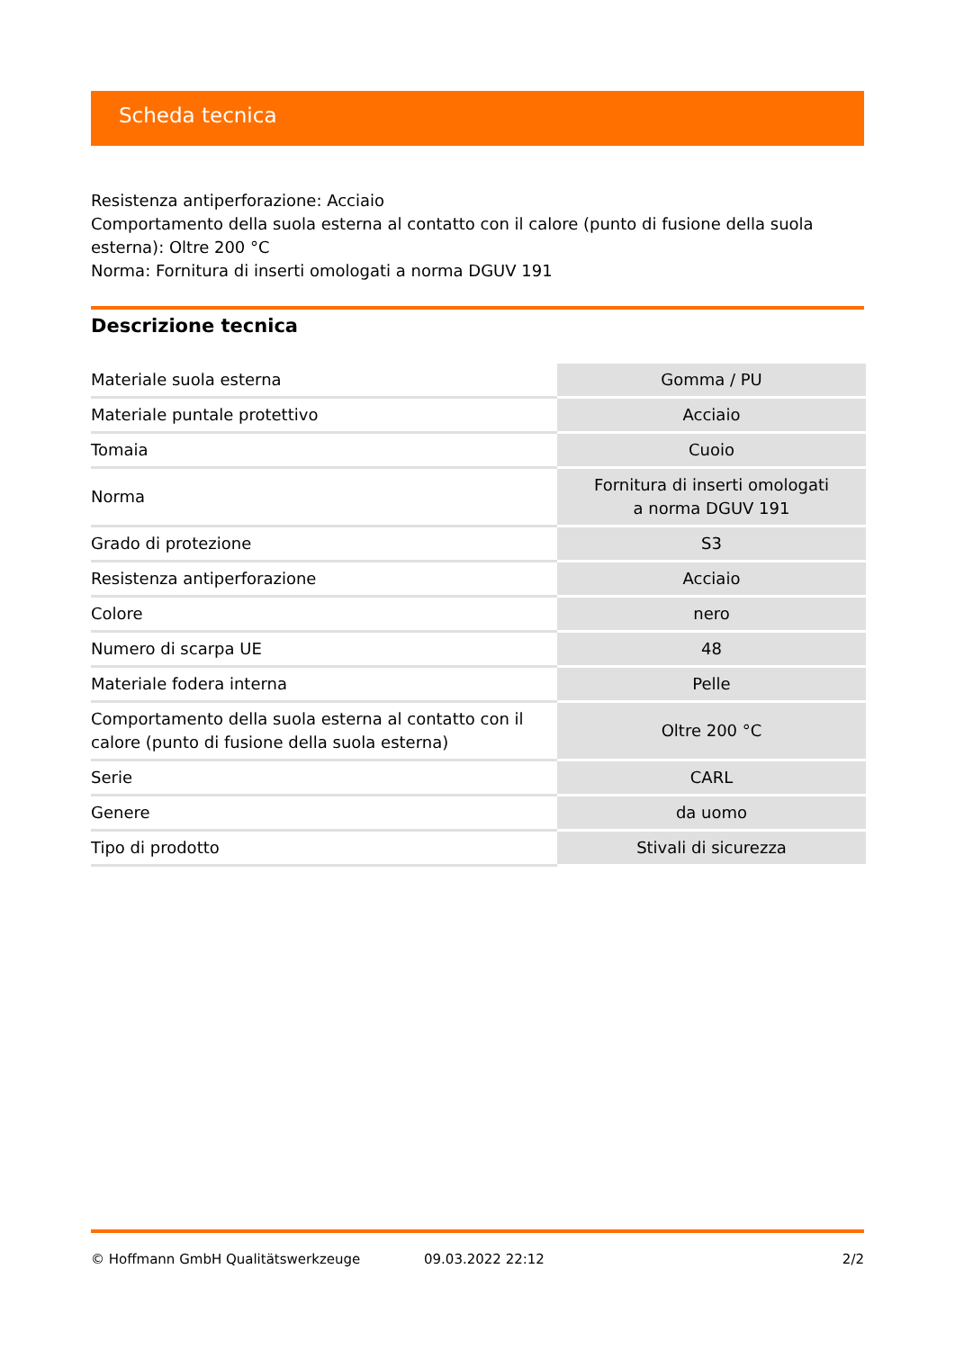Scheda tecnica
Resistenza antiperforazione: Acciaio
Comportamento della suola esterna al contatto con il calore (punto di fusione della suola esterna): Oltre 200 °C
Norma: Fornitura di inserti omologati a norma DGUV 191
Descrizione tecnica
| Materiale suola esterna | Gomma / PU |
| Materiale puntale protettivo | Acciaio |
| Tomaia | Cuoio |
| Norma | Fornitura di inserti omologati a norma DGUV 191 |
| Grado di protezione | S3 |
| Resistenza antiperforazione | Acciaio |
| Colore | nero |
| Numero di scarpa UE | 48 |
| Materiale fodera interna | Pelle |
| Comportamento della suola esterna al contatto con il calore (punto di fusione della suola esterna) | Oltre 200 °C |
| Serie | CARL |
| Genere | da uomo |
| Tipo di prodotto | Stivali di sicurezza |
© Hoffmann GmbH Qualitätswerkzeuge 09.03.2022 22:12 2/2